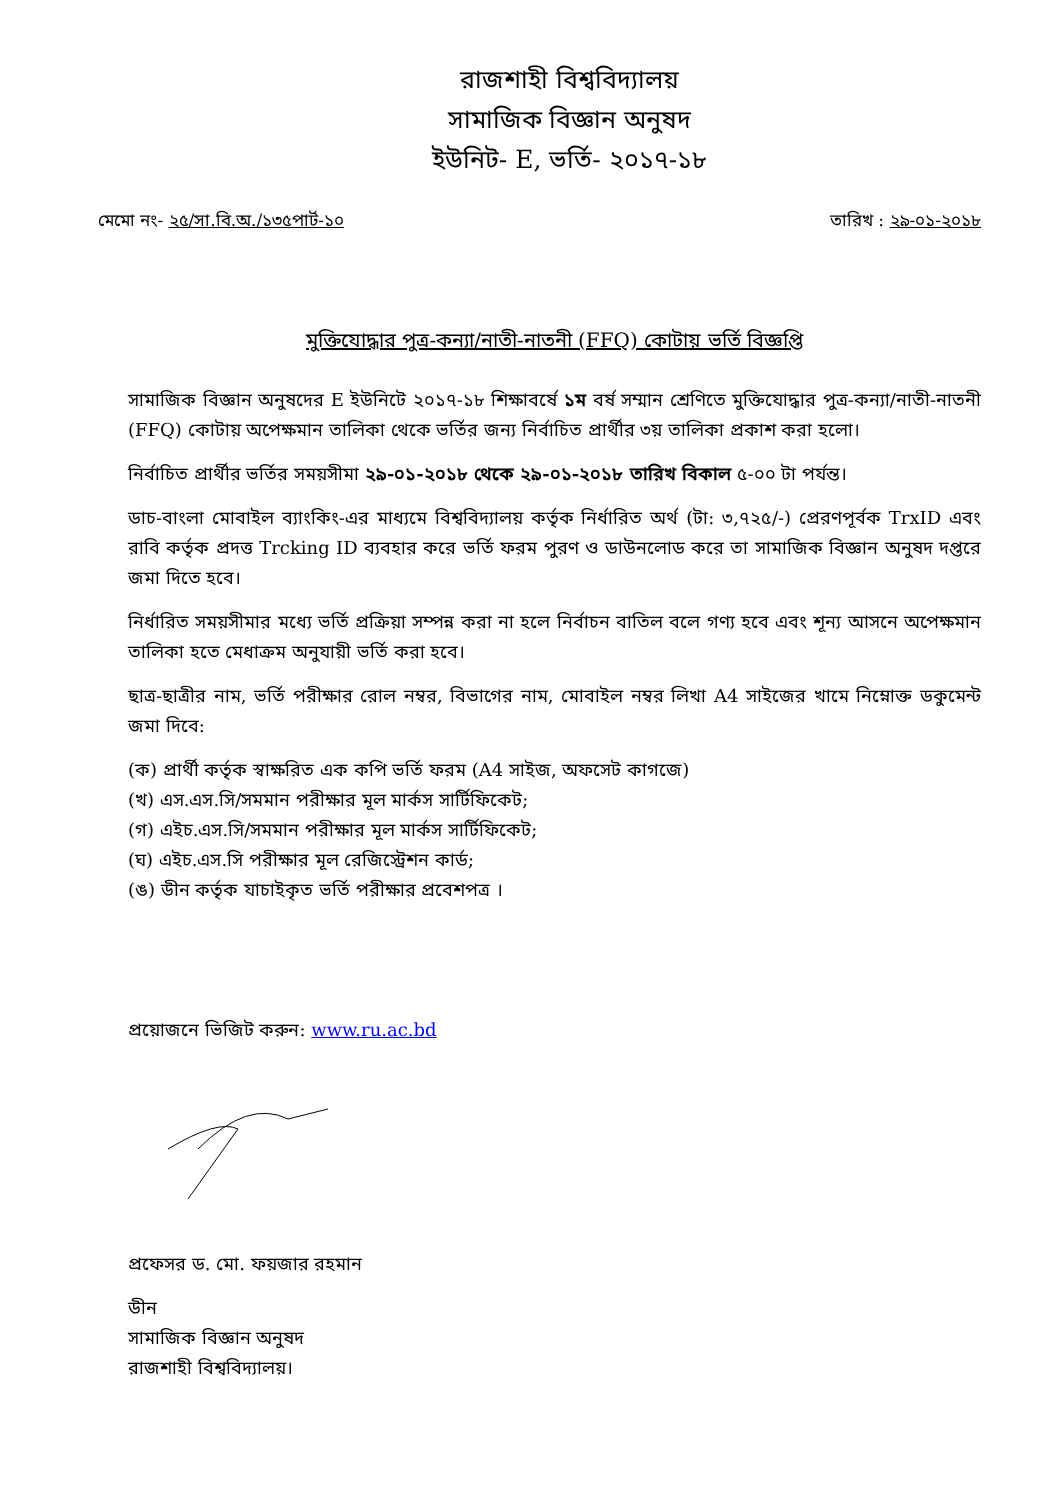রাজশাহী বিশ্ববিদ্যালয়
সামাজিক বিজ্ঞান অনুষদ
ইউনিট- E, ভর্তি- ২০১৭-১৮
মেমো নং- ২৫/সা.বি.অ./১৩৫পার্ট-১০ তারিখ : ২৯-০১-২০১৮
মুক্তিযোদ্ধার পুত্র-কন্যা/নাতী-নাতনী (FFQ) কোটায় ভর্তি বিজ্ঞপ্তি
সামাজিক বিজ্ঞান অনুষদের E ইউনিটে ২০১৭-১৮ শিক্ষাবর্ষে ১ম বর্ষ সম্মান শ্রেণিতে মুক্তিযোদ্ধার পুত্র-কন্যা/নাতী-নাতনী (FFQ) কোটায় অপেক্ষমান তালিকা থেকে ভর্তির জন্য নির্বাচিত প্রার্থীর ৩য় তালিকা প্রকাশ করা হলো।
নির্বাচিত প্রার্থীর ভর্তির সময়সীমা ২৯-০১-২০১৮ থেকে ২৯-০১-২০১৮ তারিখ বিকাল ৫-০০ টা পর্যন্ত।
ডাচ-বাংলা মোবাইল ব্যাংকিং-এর মাধ্যমে বিশ্ববিদ্যালয় কর্তৃক নির্ধারিত অর্থ (টা: ৩,৭২৫/-) প্রেরণপূর্বক TrxID এবং রাবি কর্তৃক প্রদত্ত Trcking ID ব্যবহার করে ভর্তি ফরম পুরণ ও ডাউনলোড করে তা সামাজিক বিজ্ঞান অনুষদ দপ্তরে জমা দিতে হবে।
নির্ধারিত সময়সীমার মধ্যে ভর্তি প্রক্রিয়া সম্পন্ন করা না হলে নির্বাচন বাতিল বলে গণ্য হবে এবং শূন্য আসনে অপেক্ষমান তালিকা হতে মেধাক্রম অনুযায়ী ভর্তি করা হবে।
ছাত্র-ছাত্রীর নাম, ভর্তি পরীক্ষার রোল নম্বর, বিভাগের নাম, মোবাইল নম্বর লিখা A4 সাইজের খামে নিম্নোক্ত ডকুমেন্ট জমা দিবে:
(ক) প্রার্থী কর্তৃক স্বাক্ষরিত এক কপি ভর্তি ফরম (A4 সাইজ, অফসেট কাগজে)
(খ) এস.এস.সি/সমমান পরীক্ষার মূল মার্কস সার্টিফিকেট;
(গ) এইচ.এস.সি/সমমান পরীক্ষার মূল মার্কস সার্টিফিকেট;
(ঘ) এইচ.এস.সি পরীক্ষার মূল রেজিস্ট্রেশন কার্ড;
(ঙ) ডীন কর্তৃক যাচাইকৃত ভর্তি পরীক্ষার প্রবেশপত্র ।
প্রয়োজনে ভিজিট করুন: www.ru.ac.bd
প্রফেসর ড. মো. ফয়জার রহমান
ডীন
সামাজিক বিজ্ঞান অনুষদ
রাজশাহী বিশ্ববিদ্যালয়।